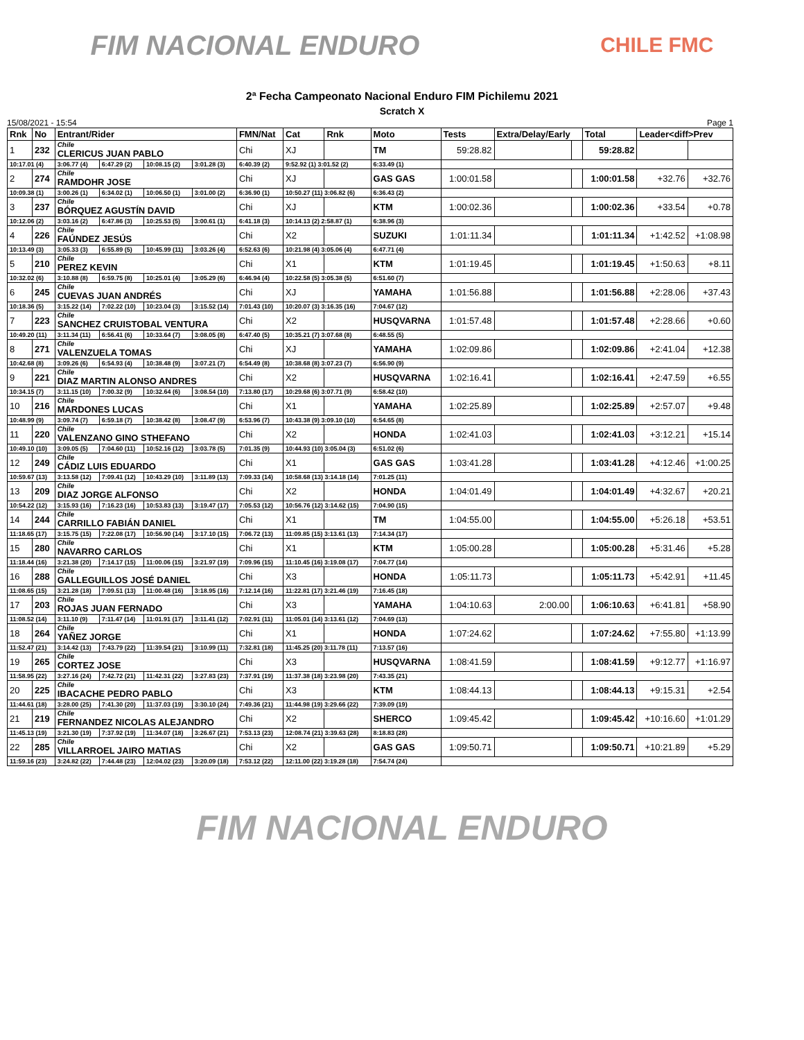FIM NACIONAL ENDURO
CHILE FMC
2ª Fecha Campeonato Nacional Enduro FIM Pichilemu 2021
Scratch X
15/08/2021 - 15:54 Page 1
| Rnk | No | Entrant/Rider | | | | FMN/Nat | Cat | Rnk | Moto | Tests | Extra/Delay/Early | | Total | Leader<diff>Prev | |
| --- | --- | --- | --- | --- | --- | --- | --- | --- | --- | --- | --- | --- | --- | --- | --- |
| 1 | 232 | Chile CLERICUS JUAN PABLO | | | | Chi | XJ | | TM | 59:28.82 | | | 59:28.82 | | |
| 10:17.01 (4) | | 3:06.77 (4) | 6:47.29 (2) | 10:08.15 (2) | 3:01.28 (3) | 6:40.39 (2) | 9:52.92 (1) 3:01.52 (2) | | 6:33.49 (1) | | | | | | |
| 2 | 274 | Chile RAMDOHR JOSE | | | | Chi | XJ | | GAS GAS | 1:00:01.58 | | | 1:00:01.58 | +32.76 | +32.76 |
| 10:09.38 (1) | | 3:00.26 (1) | 6:34.02 (1) | 10:06.50 (1) | 3:01.00 (2) | 6:36.90 (1) | 10:50.27 (11) 3:06.82 (6) | | 6:36.43 (2) | | | | | | |
| 3 | 237 | Chile BÓRQUEZ AGUSTÍN DAVID | | | | Chi | XJ | | KTM | 1:00:02.36 | | | 1:00:02.36 | +33.54 | +0.78 |
| 10:12.06 (2) | | 3:03.16 (2) | 6:47.86 (3) | 10:25.53 (5) | 3:00.61 (1) | 6:41.18 (3) | 10:14.13 (2) 2:58.87 (1) | | 6:38.96 (3) | | | | | | |
| 4 | 226 | Chile FAÚNDEZ JESÚS | | | | Chi | X2 | | SUZUKI | 1:01:11.34 | | | 1:01:11.34 | +1:42.52 | +1:08.98 |
| 10:13.49 (3) | | 3:05.33 (3) | 6:55.89 (5) | 10:45.99 (11) | 3:03.26 (4) | 6:52.63 (6) | 10:21.98 (4) 3:05.06 (4) | | 6:47.71 (4) | | | | | | |
| 5 | 210 | Chile PEREZ KEVIN | | | | Chi | X1 | | KTM | 1:01:19.45 | | | 1:01:19.45 | +1:50.63 | +8.11 |
| 10:32.02 (6) | | 3:10.88 (8) | 6:59.75 (8) | 10:25.01 (4) | 3:05.29 (6) | 6:46.94 (4) | 10:22.58 (5) 3:05.38 (5) | | 6:51.60 (7) | | | | | | |
| 6 | 245 | Chile CUEVAS JUAN ANDRÉS | | | | Chi | XJ | | YAMAHA | 1:01:56.88 | | | 1:01:56.88 | +2:28.06 | +37.43 |
| 10:18.36 (5) | | 3:15.22 (14) | 7:02.22 (10) | 10:23.04 (3) | 3:15.52 (14) | 7:01.43 (10) | 10:20.07 (3) 3:16.35 (16) | | 7:04.67 (12) | | | | | | |
| 7 | 223 | Chile SANCHEZ CRUISTOBAL VENTURA | | | | Chi | X2 | | HUSQVARNA | 1:01:57.48 | | | 1:01:57.48 | +2:28.66 | +0.60 |
| 10:49.20 (11) | | 3:11.34 (11) | 6:56.41 (6) | 10:33.64 (7) | 3:08.05 (8) | 6:47.40 (5) | 10:35.21 (7) 3:07.68 (8) | | 6:48.55 (5) | | | | | | |
| 8 | 271 | Chile VALENZUELA TOMAS | | | | Chi | XJ | | YAMAHA | 1:02:09.86 | | | 1:02:09.86 | +2:41.04 | +12.38 |
| 10:42.68 (8) | | 3:09.26 (6) | 6:54.93 (4) | 10:38.48 (9) | 3:07.21 (7) | 6:54.49 (8) | 10:38.68 (8) 3:07.23 (7) | | 6:56.90 (9) | | | | | | |
| 9 | 221 | Chile DIAZ MARTIN ALONSO ANDRES | | | | Chi | X2 | | HUSQVARNA | 1:02:16.41 | | | 1:02:16.41 | +2:47.59 | +6.55 |
| 10:34.15 (7) | | 3:11.15 (10) | 7:00.32 (9) | 10:32.64 (6) | 3:08.54 (10) | 7:13.80 (17) | 10:29.68 (6) 3:07.71 (9) | | 6:58.42 (10) | | | | | | |
| 10 | 216 | Chile MARDONES LUCAS | | | | Chi | X1 | | YAMAHA | 1:02:25.89 | | | 1:02:25.89 | +2:57.07 | +9.48 |
| 10:48.99 (9) | | 3:09.74 (7) | 6:59.18 (7) | 10:38.42 (8) | 3:08.47 (9) | 6:53.96 (7) | 10:43.38 (9) 3:09.10 (10) | | 6:54.65 (8) | | | | | | |
| 11 | 220 | Chile VALENZANO GINO STHEFANO | | | | Chi | X2 | | HONDA | 1:02:41.03 | | | 1:02:41.03 | +3:12.21 | +15.14 |
| 10:49.10 (10) | | 3:09.05 (5) | 7:04.60 (11) | 10:52.16 (12) | 3:03.78 (5) | 7:01.35 (9) | 10:44.93 (10) 3:05.04 (3) | | 6:51.02 (6) | | | | | | |
| 12 | 249 | Chile CÁDIZ LUIS EDUARDO | | | | Chi | X1 | | GAS GAS | 1:03:41.28 | | | 1:03:41.28 | +4:12.46 | +1:00.25 |
| 10:59.67 (13) | | 3:13.58 (12) | 7:09.41 (12) | 10:43.29 (10) | 3:11.89 (13) | 7:09.33 (14) | 10:58.68 (13) 3:14.18 (14) | | 7:01.25 (11) | | | | | | |
| 13 | 209 | Chile DIAZ JORGE ALFONSO | | | | Chi | X2 | | HONDA | 1:04:01.49 | | | 1:04:01.49 | +4:32.67 | +20.21 |
| 10:54.22 (12) | | 3:15.93 (16) | 7:16.23 (16) | 10:53.83 (13) | 3:19.47 (17) | 7:05.53 (12) | 10:56.76 (12) 3:14.62 (15) | | 7:04.90 (15) | | | | | | |
| 14 | 244 | Chile CARRILLO FABIÁN DANIEL | | | | Chi | X1 | | TM | 1:04:55.00 | | | 1:04:55.00 | +5:26.18 | +53.51 |
| 11:18.65 (17) | | 3:15.75 (15) | 7:22.08 (17) | 10:56.90 (14) | 3:17.10 (15) | 7:06.72 (13) | 11:09.85 (15) 3:13.61 (13) | | 7:14.34 (17) | | | | | | |
| 15 | 280 | Chile NAVARRO CARLOS | | | | Chi | X1 | | KTM | 1:05:00.28 | | | 1:05:00.28 | +5:31.46 | +5.28 |
| 11:18.44 (16) | | 3:21.38 (20) | 7:14.17 (15) | 11:00.06 (15) | 3:21.97 (19) | 7:09.96 (15) | 11:10.45 (16) 3:19.08 (17) | | 7:04.77 (14) | | | | | | |
| 16 | 288 | Chile GALLEGUILLOS JOSÉ DANIEL | | | | Chi | X3 | | HONDA | 1:05:11.73 | | | 1:05:11.73 | +5:42.91 | +11.45 |
| 11:08.65 (15) | | 3:21.28 (18) | 7:09.51 (13) | 11:00.48 (16) | 3:18.95 (16) | 7:12.14 (16) | 11:22.81 (17) 3:21.46 (19) | | 7:16.45 (18) | | | | | | |
| 17 | 203 | Chile ROJAS JUAN FERNADO | | | | Chi | X3 | | YAMAHA | 1:04:10.63 | 2:00.00 | | 1:06:10.63 | +6:41.81 | +58.90 |
| 11:08.52 (14) | | 3:11.10 (9) | 7:11.47 (14) | 11:01.91 (17) | 3:11.41 (12) | 7:02.91 (11) | 11:05.01 (14) 3:13.61 (12) | | 7:04.69 (13) | | | | | | |
| 18 | 264 | Chile YAÑEZ JORGE | | | | Chi | X1 | | HONDA | 1:07:24.62 | | | 1:07:24.62 | +7:55.80 | +1:13.99 |
| 11:52.47 (21) | | 3:14.42 (13) | 7:43.79 (22) | 11:39.54 (21) | 3:10.99 (11) | 7:32.81 (18) | 11:45.25 (20) 3:11.78 (11) | | 7:13.57 (16) | | | | | | |
| 19 | 265 | Chile CORTEZ JOSE | | | | Chi | X3 | | HUSQVARNA | 1:08:41.59 | | | 1:08:41.59 | +9:12.77 | +1:16.97 |
| 11:58.95 (22) | | 3:27.16 (24) | 7:42.72 (21) | 11:42.31 (22) | 3:27.83 (23) | 7:37.91 (19) | 11:37.38 (18) 3:23.98 (20) | | 7:43.35 (21) | | | | | | |
| 20 | 225 | Chile IBACACHE PEDRO PABLO | | | | Chi | X3 | | KTM | 1:08:44.13 | | | 1:08:44.13 | +9:15.31 | +2.54 |
| 11:44.61 (18) | | 3:28.00 (25) | 7:41.30 (20) | 11:37.03 (19) | 3:30.10 (24) | 7:49.36 (21) | 11:44.98 (19) 3:29.66 (22) | | 7:39.09 (19) | | | | | | |
| 21 | 219 | Chile FERNANDEZ NICOLAS ALEJANDRO | | | | Chi | X2 | | SHERCO | 1:09:45.42 | | | 1:09:45.42 | +10:16.60 | +1:01.29 |
| 11:45.13 (19) | | 3:21.30 (19) | 7:37.92 (19) | 11:34.07 (18) | 3:26.67 (21) | 7:53.13 (23) | 12:08.74 (21) 3:39.63 (28) | | 8:18.83 (28) | | | | | | |
| 22 | 285 | Chile VILLARROEL JAIRO MATIAS | | | | Chi | X2 | | GAS GAS | 1:09:50.71 | | | 1:09:50.71 | +10:21.89 | +5.29 |
| 11:59.16 (23) | | 3:24.82 (22) | 7:44.48 (23) | 12:04.02 (23) | 3:20.09 (18) | 7:53.12 (22) | 12:11.00 (22) 3:19.28 (18) | | 7:54.74 (24) | | | | | | |
FIM NACIONAL ENDURO